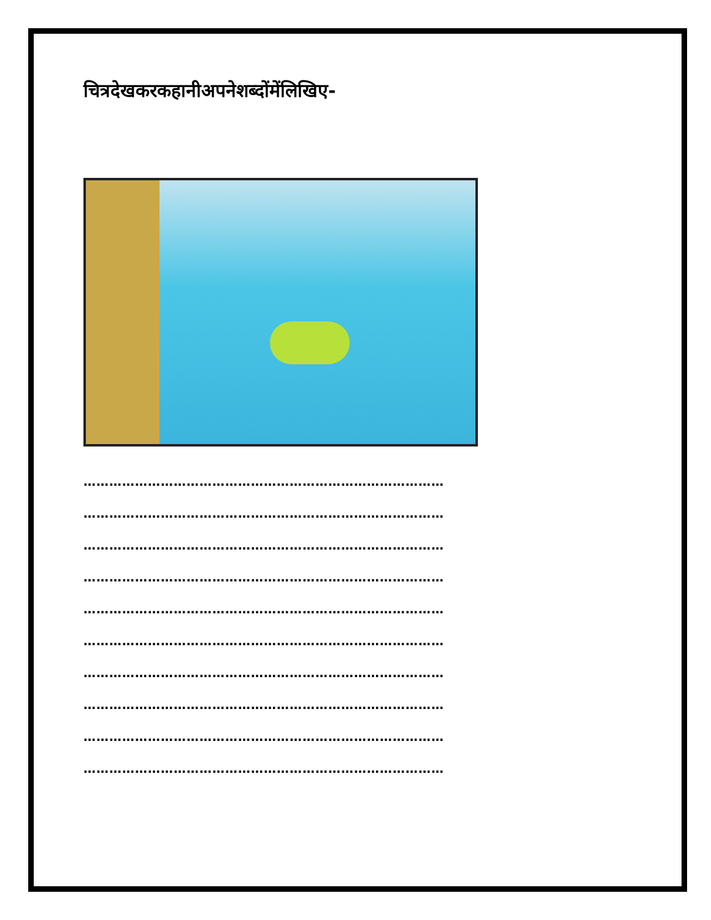चित्रदेखकरकहानीअपनेशब्दोंमेंलिखिए-
…………………………………………………………………………
…………………………………………………………………………
…………………………………………………………………………
…………………………………………………………………………
…………………………………………………………………………
…………………………………………………………………………
…………………………………………………………………………
…………………………………………………………………………
…………………………………………………………………………
…………………………………………………………………………